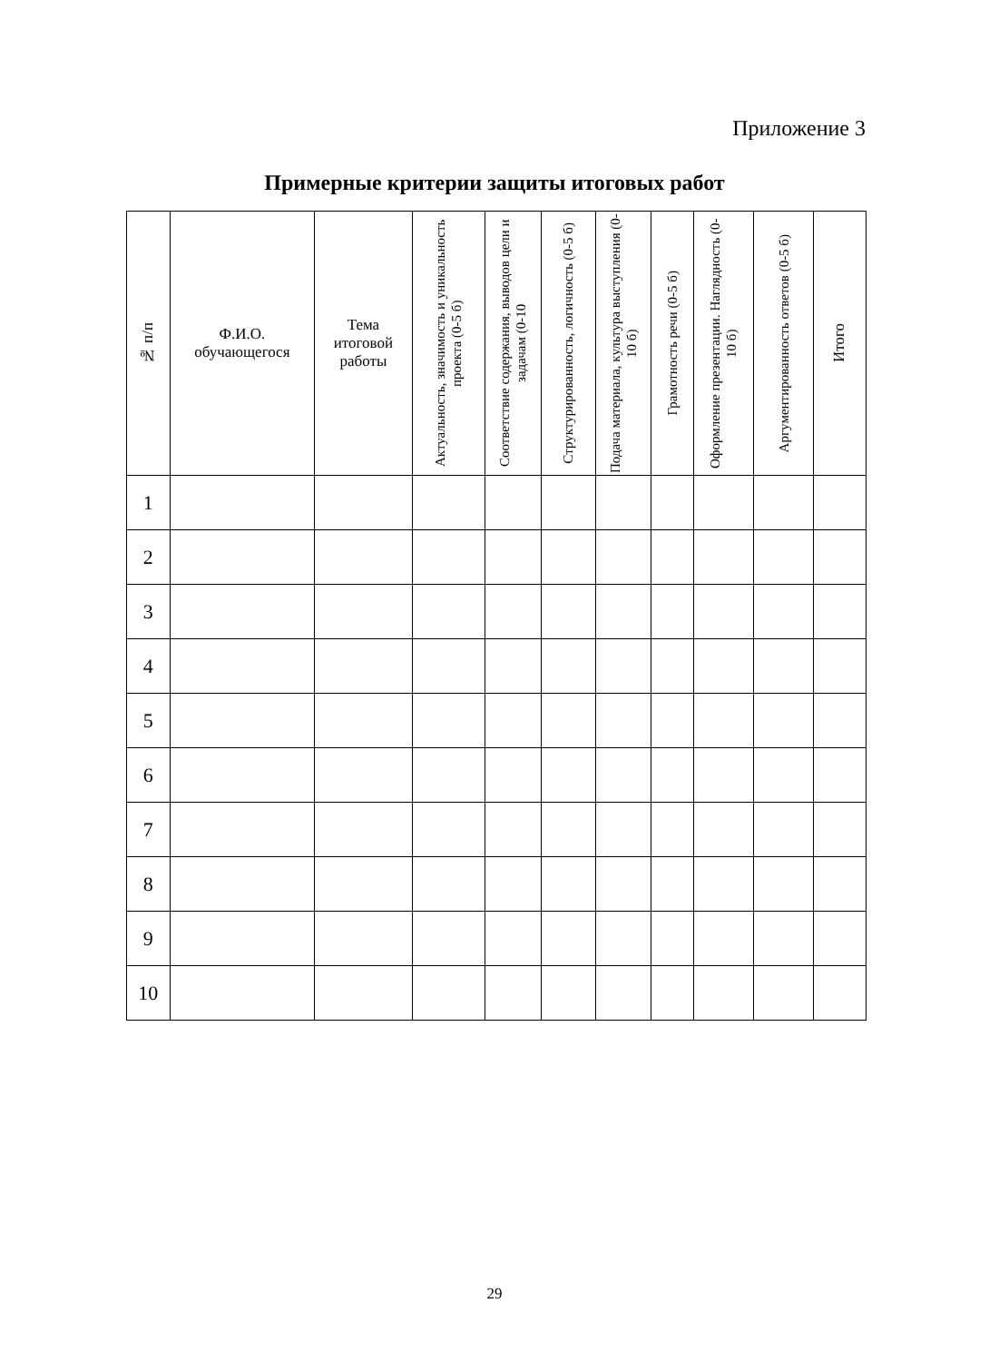Приложение 3
Примерные критерии защиты итоговых работ
| № п/п | Ф.И.О. обучающегося | Тема итоговой работы | Актуальность, значимость и уникальность проекта (0-5 б) | Соответствие содержания, выводов цели и задачам (0-10 | Структурированность, логичность (0-5 б) | Подача материала, культура выступления (0-10 б) | Грамотность речи (0-5 б) | Оформление презентации. Наглядность (0-10 б) | Аргументированность ответов (0-5 б) | Итого |
| --- | --- | --- | --- | --- | --- | --- | --- | --- | --- | --- |
| 1 | | | | | | | | | | |
| 2 | | | | | | | | | | |
| 3 | | | | | | | | | | |
| 4 | | | | | | | | | | |
| 5 | | | | | | | | | | |
| 6 | | | | | | | | | | |
| 7 | | | | | | | | | | |
| 8 | | | | | | | | | | |
| 9 | | | | | | | | | | |
| 10 | | | | | | | | | | |
29